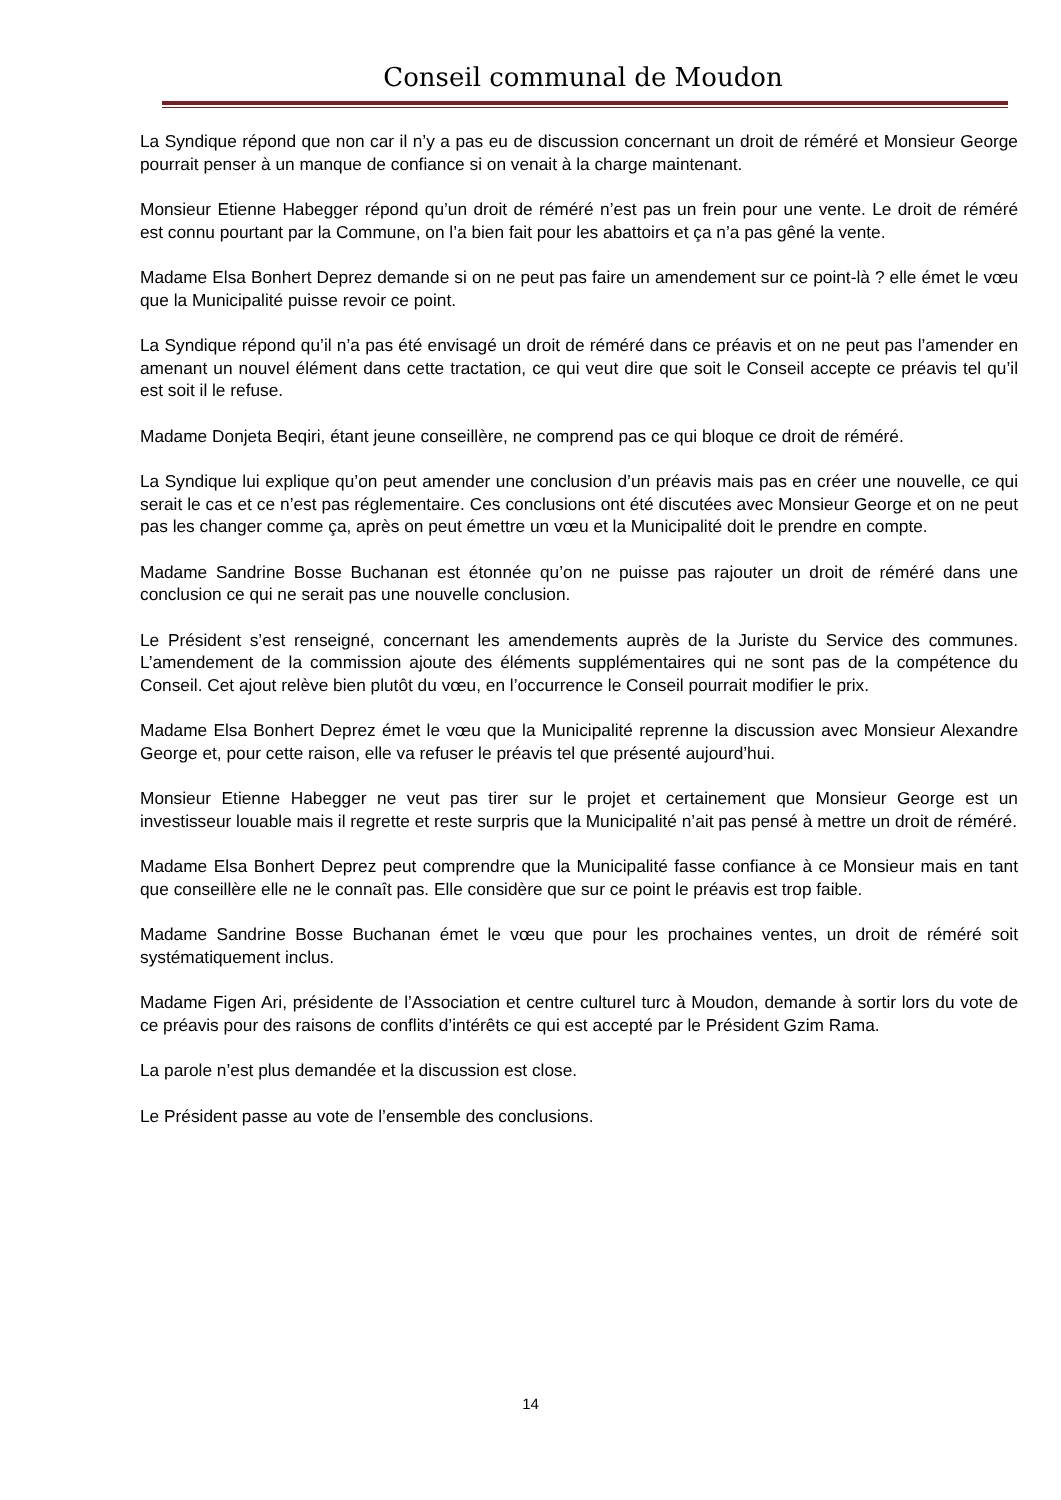Conseil communal de Moudon
La Syndique répond que non car il n’y a pas eu de discussion concernant un droit de réméré et Monsieur George pourrait penser à un manque de confiance si on venait à la charge maintenant.
Monsieur Etienne Habegger répond qu’un droit de réméré n’est pas un frein pour une vente. Le droit de réméré est connu pourtant par la Commune, on l’a bien fait pour les abattoirs et ça n’a pas gêné la vente.
Madame Elsa Bonhert Deprez demande si on ne peut pas faire un amendement sur ce point-là ? elle émet le vœu que la Municipalité puisse revoir ce point.
La Syndique répond qu’il n’a pas été envisagé un droit de réméré dans ce préavis et on ne peut pas l’amender en amenant un nouvel élément dans cette tractation, ce qui veut dire que soit le Conseil accepte ce préavis tel qu’il est soit il le refuse.
Madame Donjeta Beqiri, étant jeune conseillère, ne comprend pas ce qui bloque ce droit de réméré.
La Syndique lui explique qu’on peut amender une conclusion d’un préavis mais pas en créer une nouvelle, ce qui serait le cas et ce n’est pas réglementaire. Ces conclusions ont été discutées avec Monsieur George et on ne peut pas les changer comme ça, après on peut émettre un vœu et la Municipalité doit le prendre en compte.
Madame Sandrine Bosse Buchanan est étonnée qu’on ne puisse pas rajouter un droit de réméré dans une conclusion ce qui ne serait pas une nouvelle conclusion.
Le Président s’est renseigné, concernant les amendements auprès de la Juriste du Service des communes. L’amendement de la commission ajoute des éléments supplémentaires qui ne sont pas de la compétence du Conseil. Cet ajout relève bien plutôt du vœu, en l’occurrence le Conseil pourrait modifier le prix.
Madame Elsa Bonhert Deprez émet le vœu que la Municipalité reprenne la discussion avec Monsieur Alexandre George et, pour cette raison, elle va refuser le préavis tel que présenté aujourd’hui.
Monsieur Etienne Habegger ne veut pas tirer sur le projet et certainement que Monsieur George est un investisseur louable mais il regrette et reste surpris que la Municipalité n’ait pas pensé à mettre un droit de réméré.
Madame Elsa Bonhert Deprez peut comprendre que la Municipalité fasse confiance à ce Monsieur mais en tant que conseillère elle ne le connaît pas. Elle considère que sur ce point le préavis est trop faible.
Madame Sandrine Bosse Buchanan émet le vœu que pour les prochaines ventes, un droit de réméré soit systématiquement inclus.
Madame Figen Ari, présidente de l’Association et centre culturel turc à Moudon, demande à sortir lors du vote de ce préavis pour des raisons de conflits d’intérêts ce qui est accepté par le Président Gzim Rama.
La parole n’est plus demandée et la discussion est close.
Le Président passe au vote de l’ensemble des conclusions.
14